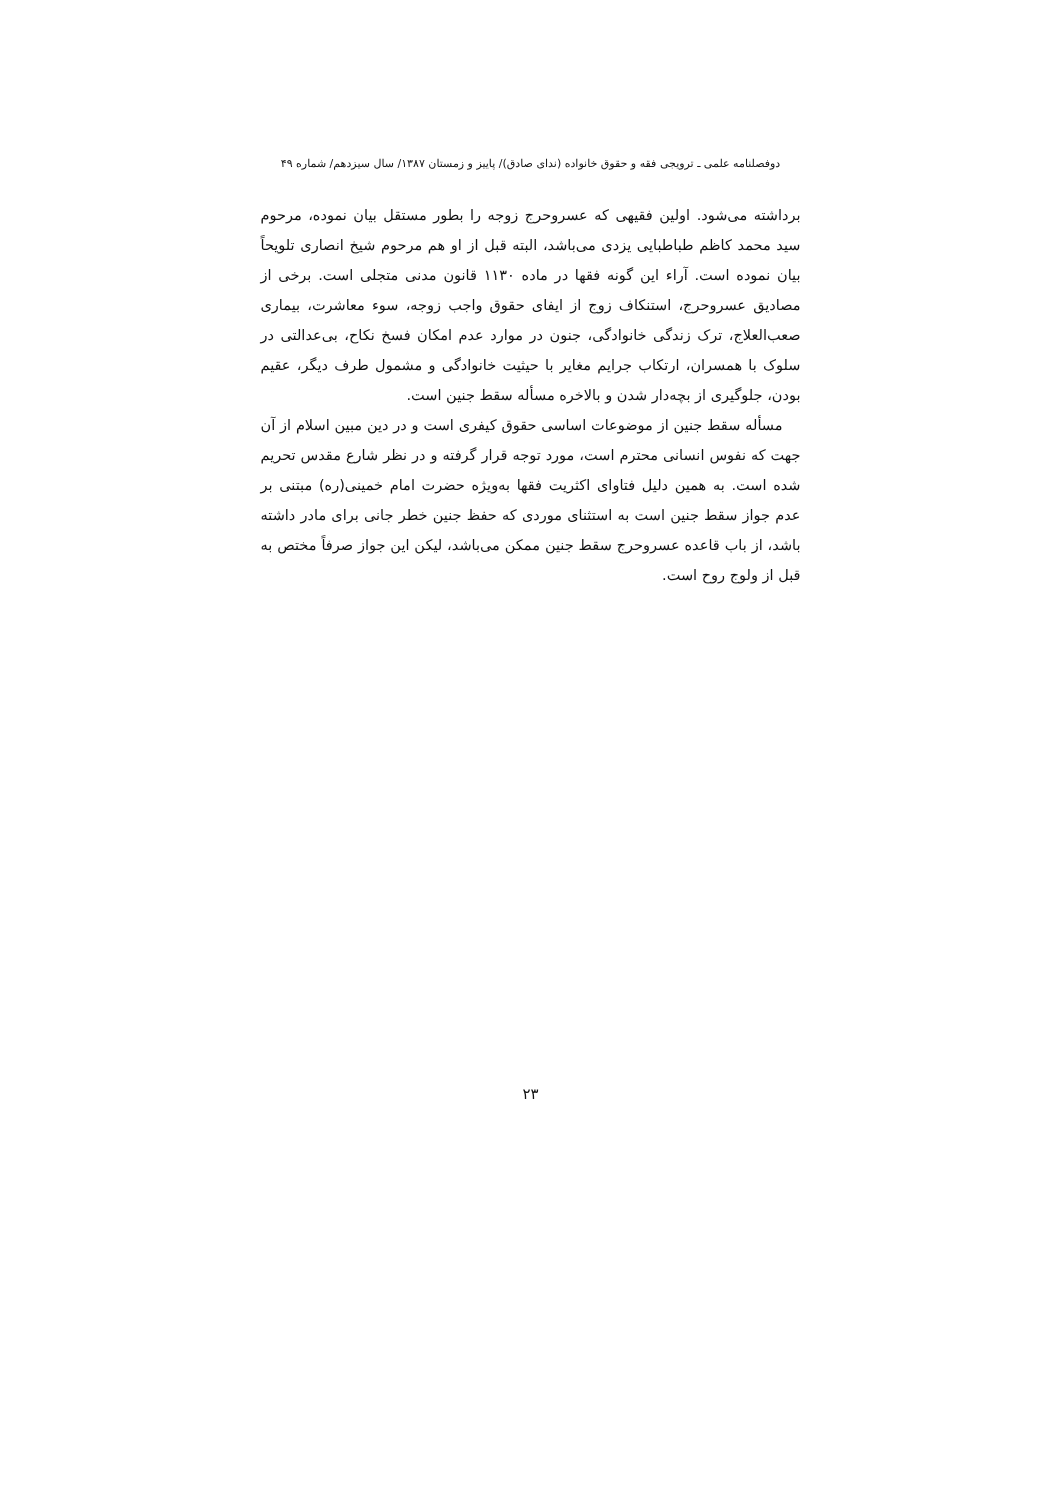دوفصلنامه علمی ـ ترویجی فقه و حقوق خانواده (ندای صادق)/ پاییز و زمستان ۱۳۸۷/ سال سیزدهم/ شماره ۴۹
برداشته می‌شود. اولین فقیهی که عسروحرج زوجه را بطور مستقل بیان نموده، مرحوم سید محمد کاظم طباطبایی یزدی می‌باشد، البته قبل از او هم مرحوم شیخ انصاری تلویحاً بیان نموده است. آراء این گونه فقها در ماده ۱۱۳۰ قانون مدنی متجلی است. برخی از مصادیق عسروحرج، استنکاف زوج از ایفای حقوق واجب زوجه، سوء معاشرت، بیماری صعب‌العلاج، ترک زندگی خانوادگی، جنون در موارد عدم امکان فسخ نکاح، بی‌عدالتی در سلوک با همسران، ارتکاب جرایم مغایر با حیثیت خانوادگی و مشمول طرف دیگر، عقیم بودن، جلوگیری از بچه‌دار شدن و بالاخره مسأله سقط جنین است.
مسأله سقط جنین از موضوعات اساسی حقوق کیفری است و در دین مبین اسلام از آن جهت که نفوس انسانی محترم است، مورد توجه قرار گرفته و در نظر شارع مقدس تحریم شده است. به همین دلیل فتاوای اکثریت فقها به‌ویژه حضرت امام خمینی(ره) مبتنی بر عدم جواز سقط جنین است به استثنای موردی که حفظ جنین خطر جانی برای مادر داشته باشد، از باب قاعده عسروحرج سقط جنین ممکن می‌باشد، لیکن این جواز صرفاً مختص به قبل از ولوج روح است.
۲۳